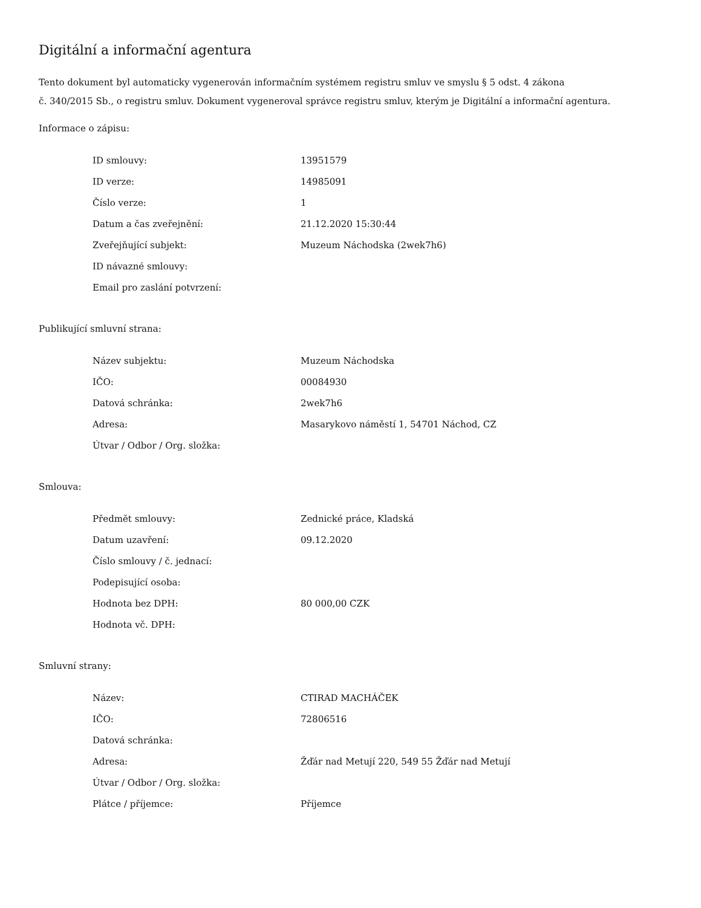Digitální a informační agentura
Tento dokument byl automaticky vygenerován informačním systémem registru smluv ve smyslu § 5 odst. 4 zákona
č. 340/2015 Sb., o registru smluv. Dokument vygeneroval správce registru smluv, kterým je Digitální a informační agentura.
Informace o zápisu:
| ID smlouvy: | 13951579 |
| ID verze: | 14985091 |
| Číslo verze: | 1 |
| Datum a čas zveřejnění: | 21.12.2020 15:30:44 |
| Zveřejňující subjekt: | Muzeum Náchodska (2wek7h6) |
| ID návazné smlouvy: | |
| Email pro zaslání potvrzení: | |
Publikující smluvní strana:
| Název subjektu: | Muzeum Náchodska |
| IČO: | 00084930 |
| Datová schránka: | 2wek7h6 |
| Adresa: | Masarykovo náměstí 1, 54701 Náchod, CZ |
| Útvar / Odbor / Org. složka: | |
Smlouva:
| Předmět smlouvy: | Zednické práce, Kladská |
| Datum uzavření: | 09.12.2020 |
| Číslo smlouvy / č. jednací: | |
| Podepisující osoba: | |
| Hodnota bez DPH: | 80 000,00 CZK |
| Hodnota vč. DPH: | |
Smluvní strany:
| Název: | CTIRAD MACHÁČEK |
| IČO: | 72806516 |
| Datová schránka: | |
| Adresa: | Žďár nad Metují 220, 549 55 Žďár nad Metují |
| Útvar / Odbor / Org. složka: | |
| Plátce / příjemce: | Příjemce |